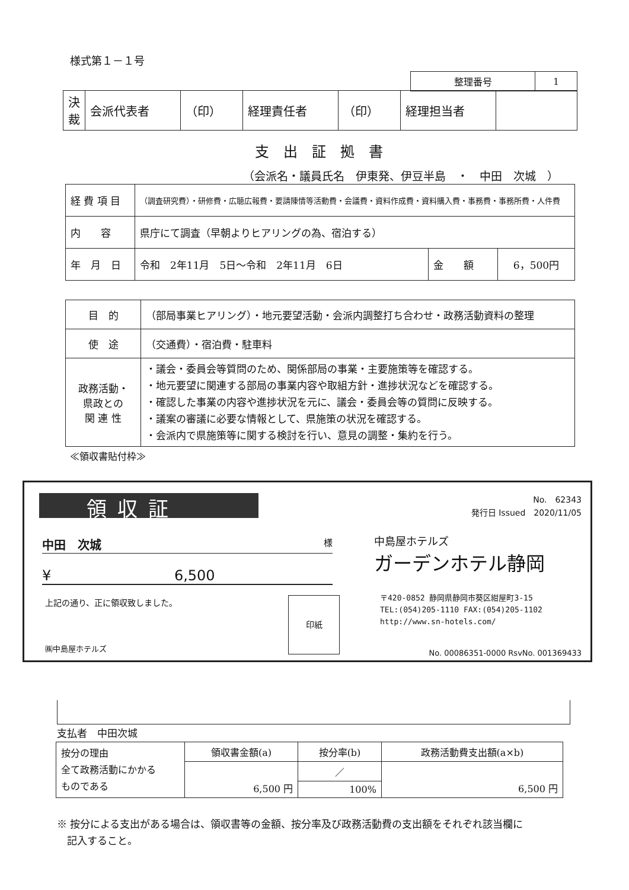様式第１－１号
| 整理番号 | 1 |
| 決 裁 | 会派代表者 | （印） | 経理責任者 | （印） | 経理担当者 | |
支出証拠書
（会派名・議員氏名　伊東発、伊豆半島　・　中田　次城　）
| 経 費 項 目 | （調査研究費）・研修費・広聴広報費・要請陳情等活動費・会議費・資料作成費・資料購入費・事務費・事務所費・人件費 | | |
| 内 容 | 県庁にて調査（早朝よりヒアリングの為、宿泊する） | | |
| 年 月 日 | 令和 2年11月 5日～令和 2年11月 6日 | 金 額 | 6，500円 |
| 目 的 | （部局事業ヒアリング）・地元要望活動・会派内調整打ち合わせ・政務活動資料の整理 |
| 使 途 | （交通費）・宿泊費・駐車料 |
| 政務活動・ 県政との 関 連 性 | ・議会・委員会等質問のため、関係部局の事業・主要施策等を確認する。 ・地元要望に関連する部局の事業内容や取組方針・進捗状況などを確認する。 ・確認した事業の内容や進捗状況を元に、議会・委員会等の質問に反映する。 ・議案の審議に必要な情報として、県施策の状況を確認する。 ・会派内で県施策等に関する検討を行い、意見の調整・集約を行う。 |
≪領収書貼付枠≫
領収証
No.　62343
発行日 Issued　2020/11/05
中田　次城 様
¥ 6,500
上記の通り、正に領収致しました。 印紙
㈱中島屋ホテルズ
中島屋ホテルズ
ガーデンホテル静岡
〒420-0852 静岡県静岡市葵区紺屋町3-15
TEL:(054)205-1110 FAX:(054)205-1102
http://www.sn-hotels.com/
No. 00086351-0000 RsvNo. 001369433
支払者　中田次城
| 按分の理由 全て政務活動にかかる ものである | 領収書金額(a) | 按分率(b) | 政務活動費支出額(a×b) |
| | 6,500 円 | ／ | 6,500 円 |
| | | 100% | |
※ 按分による支出がある場合は、領収書等の金額、按分率及び政務活動費の支出額をそれぞれ該当欄に
　記入すること。